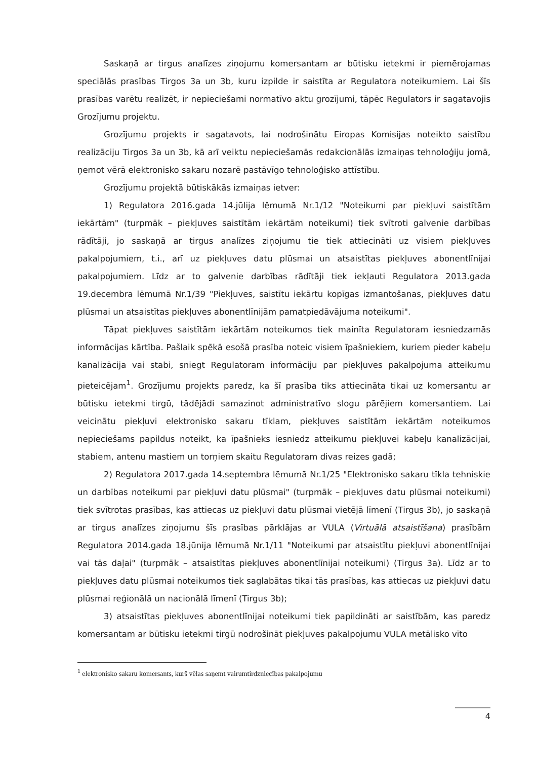Saskaņā ar tirgus analīzes ziņojumu komersantam ar būtisku ietekmi ir piemērojamas speciālās prasības Tirgos 3a un 3b, kuru izpilde ir saistīta ar Regulatora noteikumiem. Lai šīs prasības varētu realizēt, ir nepieciešami normatīvo aktu grozījumi, tāpēc Regulators ir sagatavojis Grozījumu projektu.
Grozījumu projekts ir sagatavots, lai nodrošinātu Eiropas Komisijas noteikto saistību realizāciju Tirgos 3a un 3b, kā arī veiktu nepieciešamās redakcionālās izmaiņas tehnoloģiju jomā, ņemot vērā elektronisko sakaru nozarē pastāvīgo tehnoloģisko attīstību.
Grozījumu projektā būtiskākās izmaiņas ietver:
1) Regulatora 2016.gada 14.jūlija lēmumā Nr.1/12 "Noteikumi par piekļuvi saistītām iekārtām" (turpmāk – piekļuves saistītām iekārtām noteikumi) tiek svītroti galvenie darbības rādītāji, jo saskaņā ar tirgus analīzes ziņojumu tie tiek attiecināti uz visiem piekļuves pakalpojumiem, t.i., arī uz piekļuves datu plūsmai un atsaistītas piekļuves abonentlīnijai pakalpojumiem. Līdz ar to galvenie darbības rādītāji tiek iekļauti Regulatora 2013.gada 19.decembra lēmumā Nr.1/39 "Piekļuves, saistītu iekārtu kopīgas izmantošanas, piekļuves datu plūsmai un atsaistītas piekļuves abonentlīnijām pamatpiedāvājuma noteikumi".
Tāpat piekļuves saistītām iekārtām noteikumos tiek mainīta Regulatoram iesniedzamās informācijas kārtība. Pašlaik spēkā esošā prasība noteic visiem īpašniekiem, kuriem pieder kabeļu kanalizācija vai stabi, sniegt Regulatoram informāciju par piekļuves pakalpojuma atteikumu pieteicējam<sup>1</sup>. Grozījumu projekts paredz, ka šī prasība tiks attiecināta tikai uz komersantu ar būtisku ietekmi tirgū, tādējādi samazinot administratīvo slogu pārējiem komersantiem. Lai veicinātu piekļuvi elektronisko sakaru tīklam, piekļuves saistītām iekārtām noteikumos nepieciešams papildus noteikt, ka īpašnieks iesniedz atteikumu piekļuvei kabeļu kanalizācijai, stabiem, antenu mastiem un torņiem skaitu Regulatoram divas reizes gadā;
2) Regulatora 2017.gada 14.septembra lēmumā Nr.1/25 "Elektronisko sakaru tīkla tehniskie un darbības noteikumi par piekļuvi datu plūsmai" (turpmāk – piekļuves datu plūsmai noteikumi) tiek svītrotas prasības, kas attiecas uz piekļuvi datu plūsmai vietējā līmenī (Tirgus 3b), jo saskaņā ar tirgus analīzes ziņojumu šīs prasības pārklājas ar VULA (Virtuālā atsaistīšana) prasībām Regulatora 2014.gada 18.jūnija lēmumā Nr.1/11 "Noteikumi par atsaistītu piekļuvi abonentlīnijai vai tās daļai" (turpmāk – atsaistītas piekļuves abonentlīnijai noteikumi) (Tirgus 3a). Līdz ar to piekļuves datu plūsmai noteikumos tiek saglabātas tikai tās prasības, kas attiecas uz piekļuvi datu plūsmai reģionālā un nacionālā līmenī (Tirgus 3b);
3) atsaistītas piekļuves abonentlīnijai noteikumi tiek papildināti ar saistībām, kas paredz komersantam ar būtisku ietekmi tirgū nodrošināt piekļuves pakalpojumu VULA metālisko vīto
<sup>1</sup> elektronisko sakaru komersants, kurš vēlas saņemt vairumtirdzniecības pakalpojumu
4